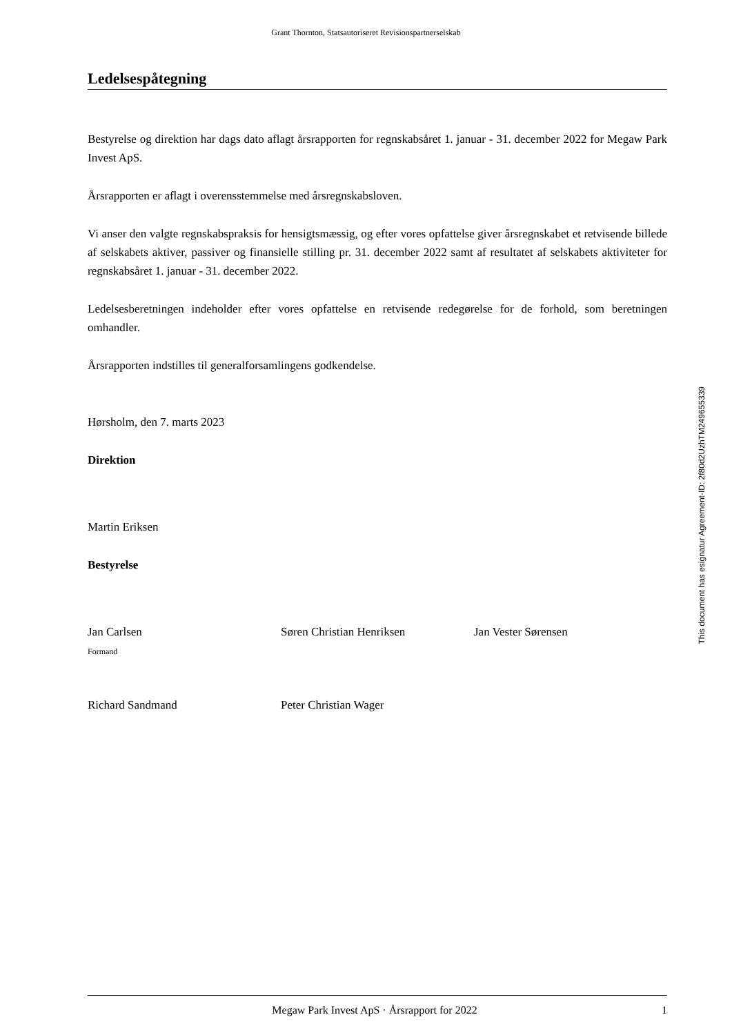Grant Thornton, Statsautoriseret Revisionspartnerselskab
Ledelsespåtegning
Bestyrelse og direktion har dags dato aflagt årsrapporten for regnskabsåret 1. januar - 31. december 2022 for Megaw Park Invest ApS.
Årsrapporten er aflagt i overensstemmelse med årsregnskabsloven.
Vi anser den valgte regnskabspraksis for hensigtsmæssig, og efter vores opfattelse giver årsregnskabet et retvisende billede af selskabets aktiver, passiver og finansielle stilling pr. 31. december 2022 samt af resultatet af selskabets aktiviteter for regnskabsåret 1. januar - 31. december 2022.
Ledelsesberetningen indeholder efter vores opfattelse en retvisende redegørelse for de forhold, som beretningen omhandler.
Årsrapporten indstilles til generalforsamlingens godkendelse.
Hørsholm, den 7. marts 2023
Direktion
Martin Eriksen
Bestyrelse
Jan Carlsen
Formand
Søren Christian Henriksen Jan Vester Sørensen
Richard Sandmand Peter Christian Wager
This document has esignatur Agreement-ID: 2f80d2UzhTM249655339
Megaw Park Invest ApS · Årsrapport for 2022 1